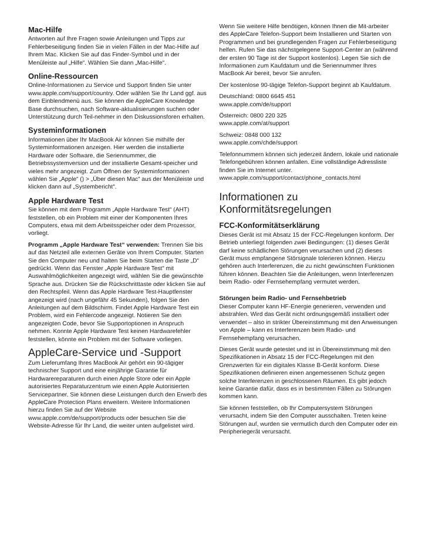Mac-Hilfe
Antworten auf Ihre Fragen sowie Anleitungen und Tipps zur Fehlerbeseitigung finden Sie in vielen Fällen in der Mac-Hilfe auf Ihrem Mac. Klicken Sie auf das Finder-Symbol und in der Menüleiste auf „Hilfe“. Wählen Sie dann „Mac-Hilfe“.
Online-Ressourcen
Online-Informationen zu Service und Support finden Sie unter www.apple.com/support/country. Oder wählen Sie Ihr Land ggf. aus dem Einblendmenü aus. Sie können die AppleCare Knowledge Base durchsuchen, nach Software-aktualisierungen suchen oder Unterstützung durch Teil-nehmer in den Diskussionsforen erhalten.
Systeminformationen
Informationen über Ihr MacBook Air können Sie mithilfe der Systeminformationen anzeigen. Hier werden die installierte Hardware oder Software, die Seriennummer, die Betriebssystemversion und der installierte Gesamt-speicher und vieles mehr angezeigt. Zum Öffnen der Systeminformationen wählen Sie „Apple“ () > „Über diesen Mac“ aus der Menüleiste und klicken dann auf „Systembericht“.
Apple Hardware Test
Sie können mit dem Programm „Apple Hardware Test“ (AHT) feststellen, ob ein Problem mit einer der Komponenten Ihres Computers, etwa mit dem Arbeitsspeicher oder dem Prozessor, vorliegt.
Programm „Apple Hardware Test“ verwenden: Trennen Sie bis auf das Netzteil alle externen Geräte von Ihrem Computer. Starten Sie den Computer neu und halten Sie beim Starten die Taste „D“ gedrückt. Wenn das Fenster „Apple Hardware Test“ mit Auswahlmöglichkeiten angezeigt wird, wählen Sie die gewünschte Sprache aus. Drücken Sie die Rückschritttaste oder klicken Sie auf den Rechtspfeil. Wenn das Apple Hardware Test-Hauptfenster angezeigt wird (nach ungefähr 45 Sekunden), folgen Sie den Anleitungen auf dem Bildschirm. Findet Apple Hardware Test ein Problem, wird ein Fehlercode angezeigt. Notieren Sie den angezeigten Code, bevor Sie Supportoptionen in Anspruch nehmen. Konnte Apple Hardware Test keinen Hardwarefehler feststellen, könnte ein Problem mit der Software vorliegen.
AppleCare-Service und -Support
Zum Lieferumfang Ihres MacBook Air gehört ein 90-tägiger technischer Support und eine einjährige Garantie für Hardwarereparaturen durch einen Apple Store oder ein Apple autorisiertes Reparaturzentrum wie einen Apple Autorisierten Servicepartner. Sie können diese Leistungen durch den Erwerb des AppleCare Protection Plans erweitern. Weitere Informationen hierzu finden Sie auf der Website www.apple.com/de/support/products oder besuchen Sie die Website-Adresse für Ihr Land, die weiter unten aufgelistet wird.
Wenn Sie weitere Hilfe benötigen, können Ihnen die Mit-arbeiter des AppleCare Telefon-Support beim Installieren und Starten von Programmen und bei grundlegenden Fragen zur Fehlerbeseitigung helfen. Rufen Sie das nächstgelegene Support-Center an (während der ersten 90 Tage ist der Support kostenlos). Legen Sie sich die Informationen zum Kaufdatum und die Seriennummer Ihres MacBook Air bereit, bevor Sie anrufen.
Der kostenlose 90-tägige Telefon-Support beginnt ab Kaufdatum.
Deutschland: 0800 6645 451
www.apple.com/de/support
Österreich: 0800 220 325
www.apple.com/at/support
Schweiz: 0848 000 132
www.apple.com/chde/support
Telefonnummern können sich jederzeit ändern, lokale und nationale Telefongebühren können anfallen. Eine vollständige Adressliste finden Sie im Internet unter. www.apple.com/support/contact/phone_contacts.html
Informationen zu
Konformitätsregelungen
FCC-Konformitätserklärung
Dieses Gerät ist mit Absatz 15 der FCC-Regelungen konform. Der Betrieb unterliegt folgenden zwei Bedingungen: (1) dieses Gerät darf keine schädlichen Störungen verursachen und (2) dieses Gerät muss empfangene Störsignale tolerieren können. Hierzu gehören auch Interferenzen, die zu nicht gewünschten Funktionen führen können. Beachten Sie die Anleitungen, wenn Interferenzen beim Radio- oder Fernsehempfang vermutet werden.
Störungen beim Radio- und Fernsehbetrieb
Dieser Computer kann HF-Energie generieren, verwenden und abstrahlen. Wird das Gerät nicht ordnungsgemäß installiert oder verwendet – also in strikter Übereinstimmung mit den Anweisungen von Apple – kann es Interferenzen beim Radio- und Fernsehempfang verursachen.
Dieses Gerät wurde getestet und ist in Übereinstimmung mit den Spezifikationen in Absatz 15 der FCC-Regelungen mit den Grenzwerten für ein digitales Klasse B-Gerät konform. Diese Spezifikationen definieren einen angemessenen Schutz gegen solche Interferenzen in geschlossenen Räumen. Es gibt jedoch keine Garantie dafür, dass es in bestimmten Fällen zu Störungen kommen kann.
Sie können feststellen, ob Ihr Computersystem Störungen verursacht, indem Sie den Computer ausschalten. Treten keine Störungen auf, wurden sie vermutlich durch den Computer oder ein Peripheriegerät verursacht.